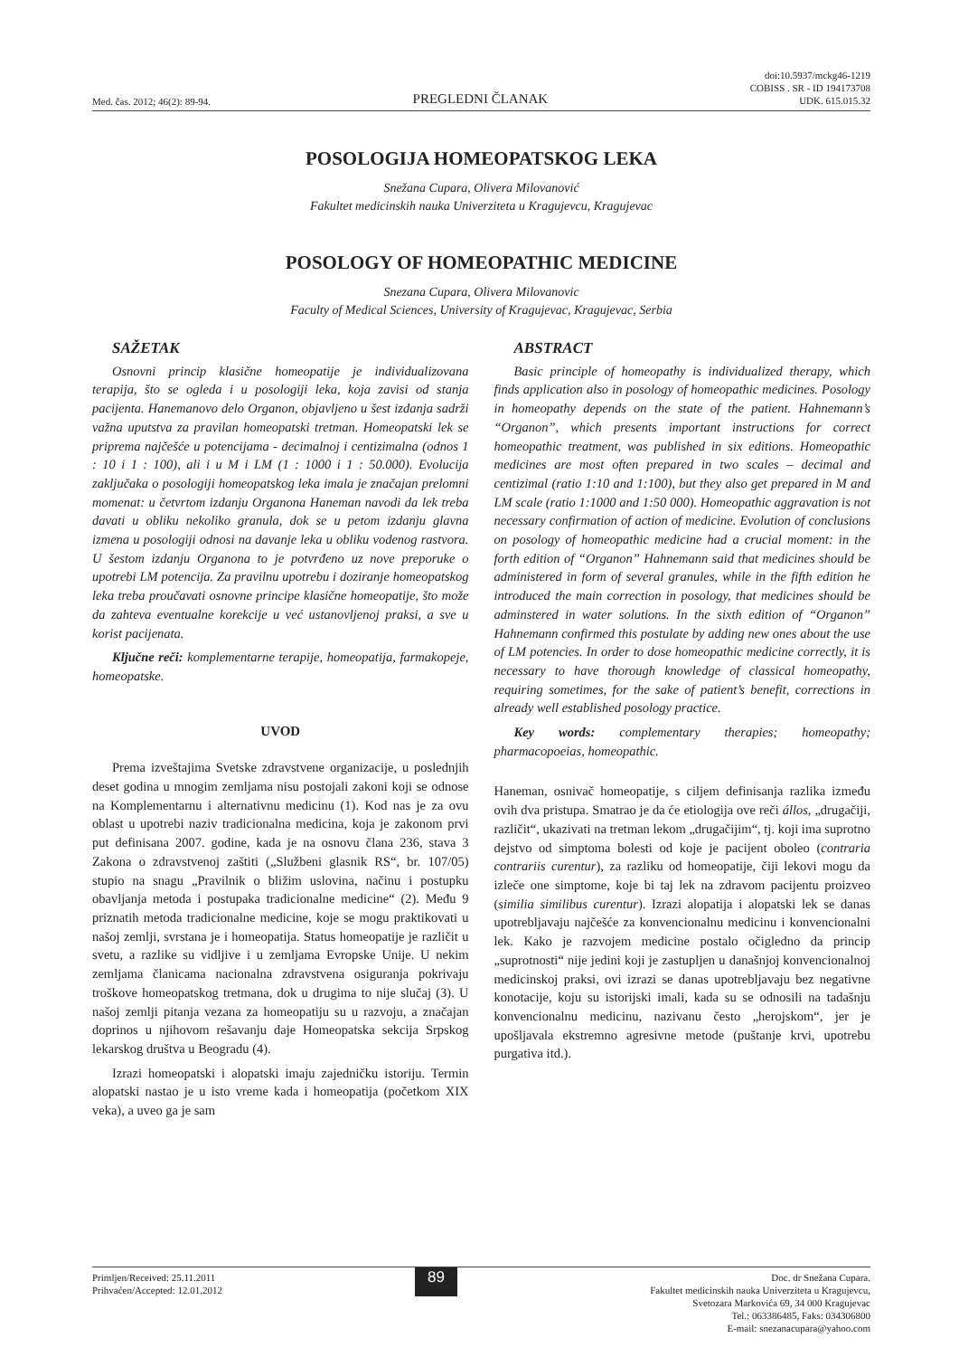Med. čas. 2012; 46(2): 89-94.
PREGLEDNI ČLANAK
doi:10.5937/mckg46-1219
COBISS . SR - ID 194173708
UDK. 615.015.32
POSOLOGIJA HOMEOPATSKOG LEKA
Snežana Cupara, Olivera Milovanović
Fakultet medicinskih nauka Univerziteta u Kragujevcu, Kragujevac
POSOLOGY OF HOMEOPATHIC MEDICINE
Snezana Cupara, Olivera Milovanovic
Faculty of Medical Sciences, University of Kragujevac, Kragujevac, Serbia
SAŽETAK
Osnovni princip klasične homeopatije je individualizovana terapija, što se ogleda i u posologiji leka, koja zavisi od stanja pacijenta. Hanemanovo delo Organon, objavljeno u šest izdanja sadrži važna uputstva za pravilan homeopatski tretman. Homeopatski lek se priprema najčešće u potencijama - decimalnoj i centizimalna (odnos 1 : 10 i 1 : 100), ali i u M i LM (1 : 1000 i 1 : 50.000). Evolucija zaključaka o posologiji homeopatskog leka imala je značajan prelomni momenat: u četvrtom izdanju Organona Haneman navodi da lek treba davati u obliku nekoliko granula, dok se u petom izdanju glavna izmena u posologiji odnosi na davanje leka u obliku vodenog rastvora. U šestom izdanju Organona to je potvrđeno uz nove preporuke o upotrebi LM potencija. Za pravilnu upotrebu i doziranje homeopatskog leka treba proučavati osnovne principe klasične homeopatije, što može da zahteva eventualne korekcije u već ustanovljenoj praksi, a sve u korist pacijenata.
Ključne reči: komplementarne terapije, homeopatija, farmakopeje, homeopatske.
UVOD
Prema izveštajima Svetske zdravstvene organizacije, u poslednjih deset godina u mnogim zemljama nisu postojali zakoni koji se odnose na Komplementarnu i alternativnu medicinu (1). Kod nas je za ovu oblast u upotrebi naziv tradicionalna medicina, koja je zakonom prvi put definisana 2007. godine, kada je na osnovu člana 236, stava 3 Zakona o zdravstvenoj zaštiti („Službeni glasnik RS“, br. 107/05) stupio na snagu „Pravilnik o bližim uslovina, načinu i postupku obavljanja metoda i postupaka tradicionalne medicine“ (2). Među 9 priznatih metoda tradicionalne medicine, koje se mogu praktikovati u našoj zemlji, svrstana je i homeopatija. Status homeopatije je različit u svetu, a razlike su vidljive i u zemljama Evropske Unije. U nekim zemljama članicama nacionalna zdravstvena osiguranja pokrivaju troškove homeopatskog tretmana, dok u drugima to nije slučaj (3). U našoj zemlji pitanja vezana za homeopatiju su u razvoju, a značajan doprinos u njihovom rešavanju daje Homeopatska sekcija Srpskog lekarskog društva u Beogradu (4).
Izrazi homeopatski i alopatski imaju zajedničku istoriju. Termin alopatski nastao je u isto vreme kada i homeopatija (početkom XIX veka), a uveo ga je sam
ABSTRACT
Basic principle of homeopathy is individualized therapy, which finds application also in posology of homeopathic medicines. Posology in homeopathy depends on the state of the patient. Hahnemann’s “Organon”, which presents important instructions for correct homeopathic treatment, was published in six editions. Homeopathic medicines are most often prepared in two scales – decimal and centizimal (ratio 1:10 and 1:100), but they also get prepared in M and LM scale (ratio 1:1000 and 1:50 000). Homeopathic aggravation is not necessary confirmation of action of medicine. Evolution of conclusions on posology of homeopathic medicine had a crucial moment: in the forth edition of “Organon” Hahnemann said that medicines should be administered in form of several granules, while in the fifth edition he introduced the main correction in posology, that medicines should be adminstered in water solutions. In the sixth edition of “Organon” Hahnemann confirmed this postulate by adding new ones about the use of LM potencies. In order to dose homeopathic medicine correctly, it is necessary to have thorough knowledge of classical homeopathy, requiring sometimes, for the sake of patient’s benefit, corrections in already well established posology practice.
Key words: complementary therapies; homeopathy; pharmacopoeias, homeopathic.
Haneman, osnivač homeopatije, s ciljem definisanja razlika između ovih dva pristupa. Smatrao je da će etiologija ove reči állos, „drugačiji, različit“, ukazivati na tretman lekom „drugačijim“, tj. koji ima suprotno dejstvo od simptoma bolesti od koje je pacijent oboleo (contraria contrariis curentur), za razliku od homeopatije, čiji lekovi mogu da izleče one simptome, koje bi taj lek na zdravom pacijentu proizveo (similia similibus curentur). Izrazi alopatija i alopatski lek se danas upotrebljavaju najčešće za konvencionalnu medicinu i konvencionalni lek. Kako je razvojem medicine postalo očigledno da princip „suprotnosti“ nije jedini koji je zastupljen u današnjoj konvencionalnoj medicinskoj praksi, ovi izrazi se danas upotrebljavaju bez negativne konotacije, koju su istorijski imali, kada su se odnosili na tadašnju konvencionalnu medicinu, nazivanu često „herojskom“, jer je upošljavala ekstremno agresivne metode (puštanje krvi, upotrebu purgativa itd.).
Primljen/Received: 25.11.2011
Prihvaćen/Accepted: 12.01.2012
89
Doc. dr Snežana Cupara.
Fakultet medicinskih nauka Univerziteta u Kragujevcu,
Svetozara Markovića 69, 34 000 Kragujevac
Tel.: 063386485, Faks: 034306800
E-mail: snezanacupara@yahoo.com